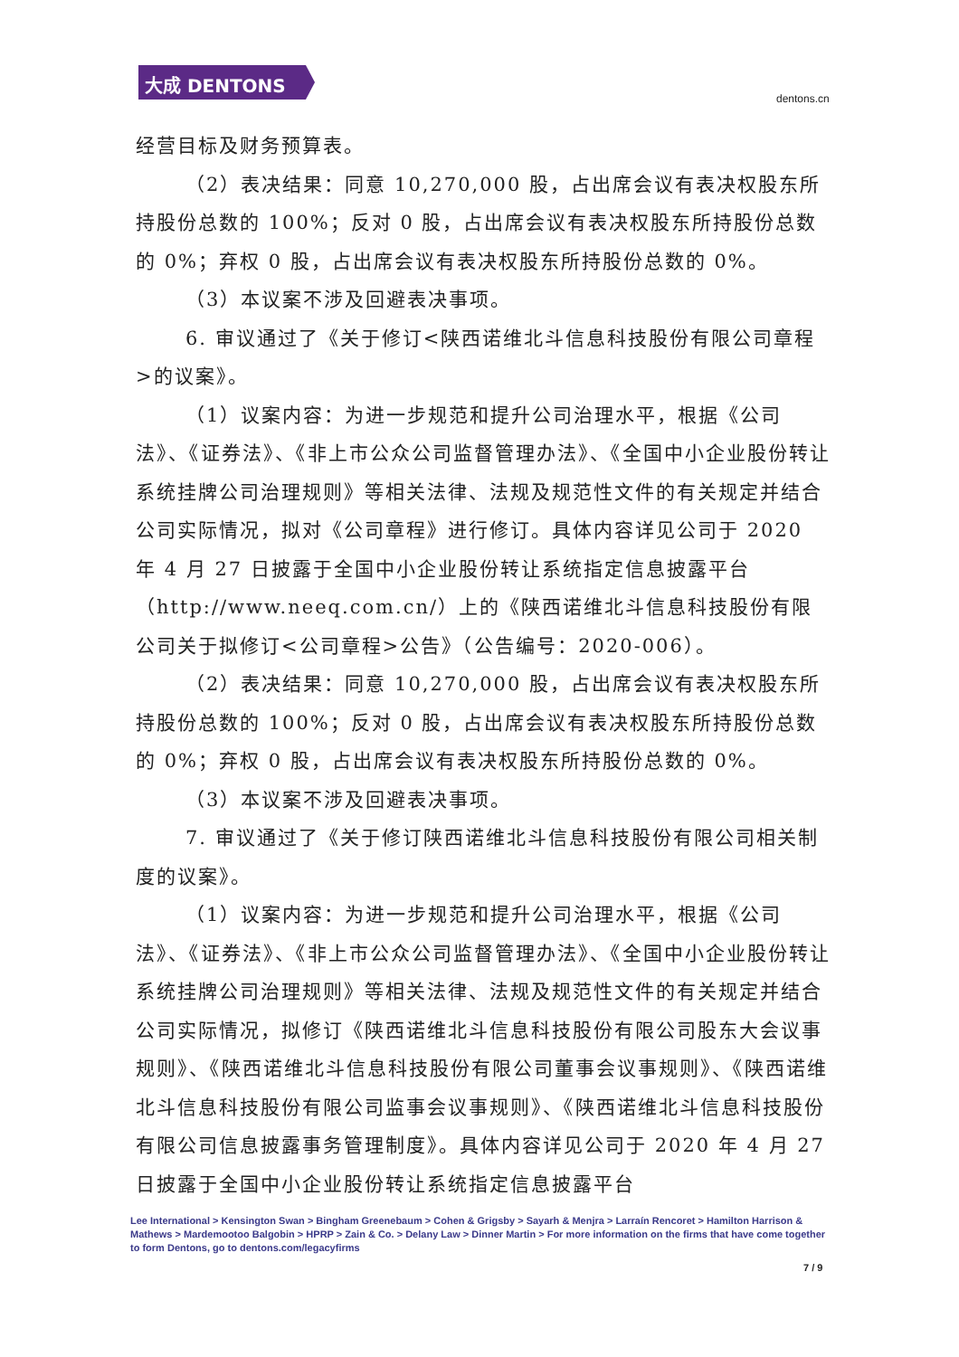大成 DENTONS
dentons.cn
经营目标及财务预算表。
（2）表决结果：同意 10,270,000 股，占出席会议有表决权股东所持股份总数的 100%；反对 0 股，占出席会议有表决权股东所持股份总数的 0%；弃权 0 股，占出席会议有表决权股东所持股份总数的 0%。
（3）本议案不涉及回避表决事项。
6. 审议通过了《关于修订<陕西诺维北斗信息科技股份有限公司章程>的议案》。
（1）议案内容：为进一步规范和提升公司治理水平，根据《公司法》、《证券法》、《非上市公众公司监督管理办法》、《全国中小企业股份转让系统挂牌公司治理规则》等相关法律、法规及规范性文件的有关规定并结合公司实际情况，拟对《公司章程》进行修订。具体内容详见公司于 2020 年 4 月 27 日披露于全国中小企业股份转让系统指定信息披露平台（http://www.neeq.com.cn/）上的《陕西诺维北斗信息科技股份有限公司关于拟修订<公司章程>公告》（公告编号：2020-006）。
（2）表决结果：同意 10,270,000 股，占出席会议有表决权股东所持股份总数的 100%；反对 0 股，占出席会议有表决权股东所持股份总数的 0%；弃权 0 股，占出席会议有表决权股东所持股份总数的 0%。
（3）本议案不涉及回避表决事项。
7. 审议通过了《关于修订陕西诺维北斗信息科技股份有限公司相关制度的议案》。
（1）议案内容：为进一步规范和提升公司治理水平，根据《公司法》、《证券法》、《非上市公众公司监督管理办法》、《全国中小企业股份转让系统挂牌公司治理规则》等相关法律、法规及规范性文件的有关规定并结合公司实际情况，拟修订《陕西诺维北斗信息科技股份有限公司股东大会议事规则》、《陕西诺维北斗信息科技股份有限公司董事会议事规则》、《陕西诺维北斗信息科技股份有限公司监事会议事规则》、《陕西诺维北斗信息科技股份有限公司信息披露事务管理制度》。具体内容详见公司于 2020 年 4 月 27 日披露于全国中小企业股份转让系统指定信息披露平台
Lee International > Kensington Swan > Bingham Greenebaum > Cohen & Grigsby > Sayarh & Menjra > Larraín Rencoret > Hamilton Harrison & Mathews > Mardemootoo Balgobin > HPRP > Zain & Co. > Delany Law > Dinner Martin > For more information on the firms that have come together to form Dentons, go to dentons.com/legacyfirms
7 / 9